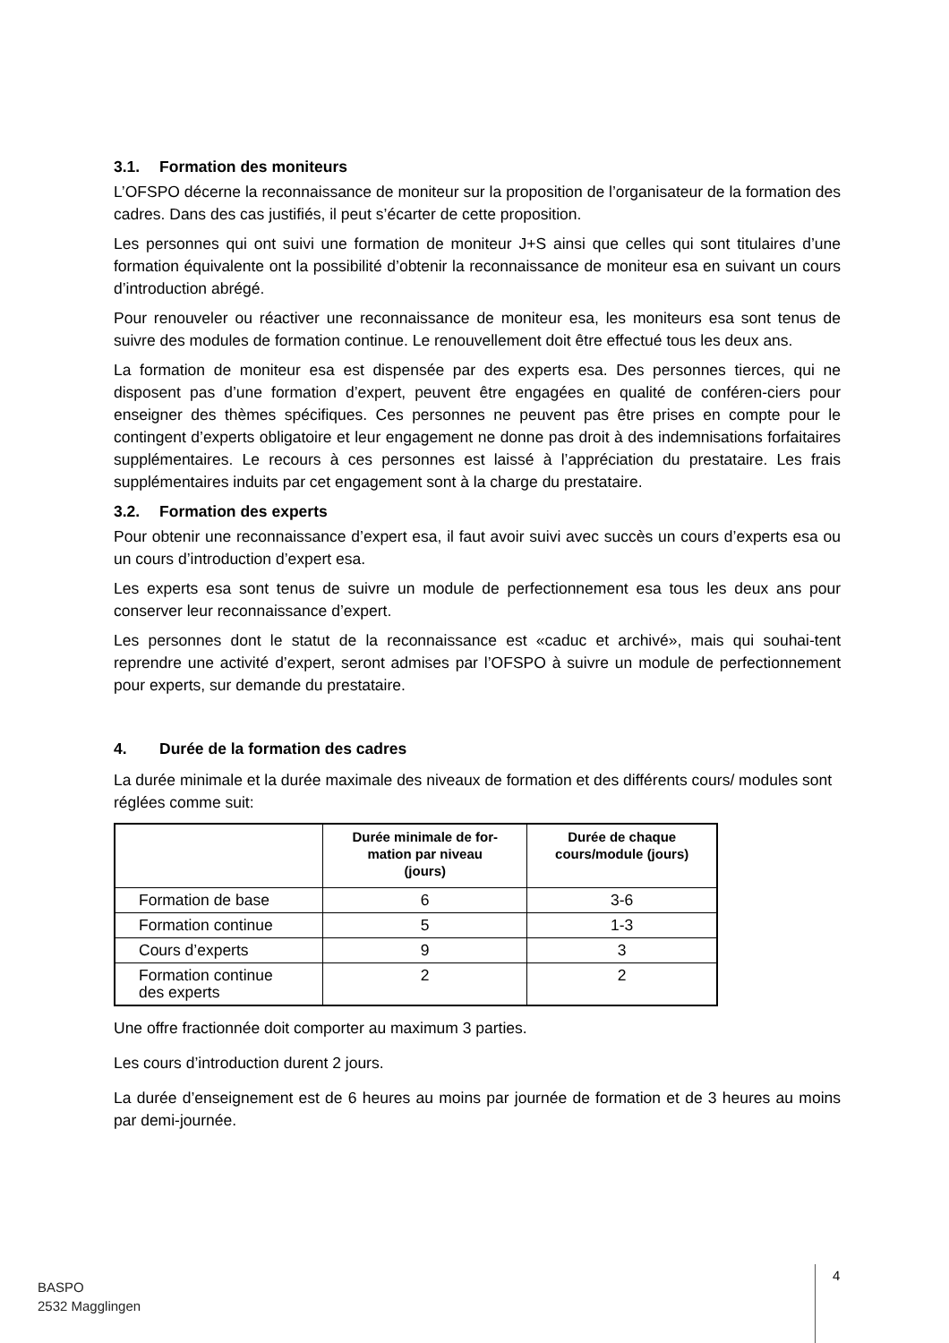3.1. Formation des moniteurs
L’OFSPO décerne la reconnaissance de moniteur sur la proposition de l’organisateur de la formation des cadres. Dans des cas justifiés, il peut s’écarter de cette proposition.
Les personnes qui ont suivi une formation de moniteur J+S ainsi que celles qui sont titulaires d’une formation équivalente ont la possibilité d’obtenir la reconnaissance de moniteur esa en suivant un cours d’introduction abrégé.
Pour renouveler ou réactiver une reconnaissance de moniteur esa, les moniteurs esa sont tenus de suivre des modules de formation continue. Le renouvellement doit être effectué tous les deux ans.
La formation de moniteur esa est dispensée par des experts esa. Des personnes tierces, qui ne disposent pas d’une formation d’expert, peuvent être engagées en qualité de conféren-ciers pour enseigner des thèmes spécifiques. Ces personnes ne peuvent pas être prises en compte pour le contingent d’experts obligatoire et leur engagement ne donne pas droit à des indemnisations forfaitaires supplémentaires. Le recours à ces personnes est laissé à l’appréciation du prestataire. Les frais supplémentaires induits par cet engagement sont à la charge du prestataire.
3.2. Formation des experts
Pour obtenir une reconnaissance d’expert esa, il faut avoir suivi avec succès un cours d’experts esa ou un cours d’introduction d’expert esa.
Les experts esa sont tenus de suivre un module de perfectionnement esa tous les deux ans pour conserver leur reconnaissance d’expert.
Les personnes dont le statut de la reconnaissance est «caduc et archivé», mais qui souhai-tent reprendre une activité d’expert, seront admises par l’OFSPO à suivre un module de perfectionnement pour experts, sur demande du prestataire.
4. Durée de la formation des cadres
La durée minimale et la durée maximale des niveaux de formation et des différents cours/ modules sont réglées comme suit:
| | Durée minimale de for- mation par niveau (jours) | Durée de chaque cours/module (jours) |
| --- | --- | --- |
| Formation de base | 6 | 3-6 |
| Formation continue | 5 | 1-3 |
| Cours d’experts | 9 | 3 |
| Formation continue des experts | 2 | 2 |
Une offre fractionnée doit comporter au maximum 3 parties.
Les cours d’introduction durent 2 jours.
La durée d’enseignement est de 6 heures au moins par journée de formation et de 3 heures au moins par demi-journée.
BASPO
2532 Magglingen
4